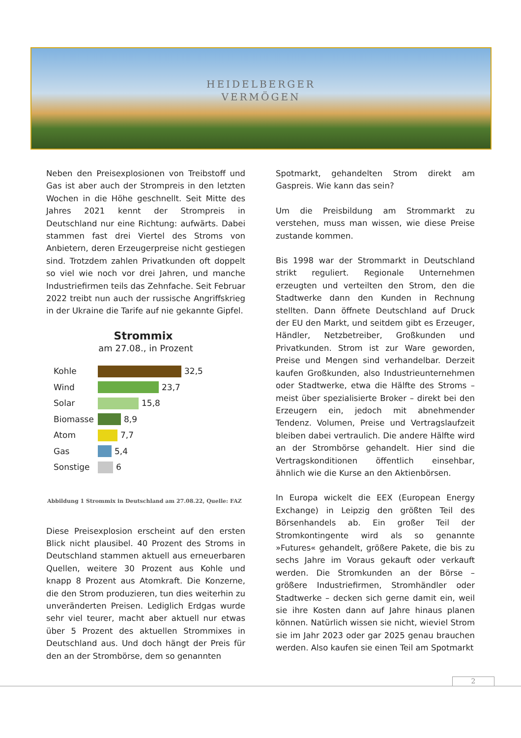HEIDELBERGER
VERMÖGEN
Neben den Preisexplosionen von Treibstoff und Gas ist aber auch der Strompreis in den letzten Wochen in die Höhe geschnellt. Seit Mitte des Jahres 2021 kennt der Strompreis in Deutschland nur eine Richtung: aufwärts. Dabei stammen fast drei Viertel des Stroms von Anbietern, deren Erzeugerpreise nicht gestiegen sind. Trotzdem zahlen Privatkunden oft doppelt so viel wie noch vor drei Jahren, und manche Industriefirmen teils das Zehnfache. Seit Februar 2022 treibt nun auch der russische Angriffskrieg in der Ukraine die Tarife auf nie gekannte Gipfel.
Strommix
am 27.08., in Prozent
Kohle 32,5
Wind 23,7
Solar 15,8
Biomasse 8,9
Atom 7,7
Gas 5,4
Sonstige 6
Abbildung 1 Strommix in Deutschland am 27.08.22, Quelle: FAZ
Diese Preisexplosion erscheint auf den ersten Blick nicht plausibel. 40 Prozent des Stroms in Deutschland stammen aktuell aus erneuerbaren Quellen, weitere 30 Prozent aus Kohle und knapp 8 Prozent aus Atomkraft. Die Konzerne, die den Strom produzieren, tun dies weiterhin zu unveränderten Preisen. Lediglich Erdgas wurde sehr viel teurer, macht aber aktuell nur etwas über 5 Prozent des aktuellen Strommixes in Deutschland aus. Und doch hängt der Preis für den an der Strombörse, dem so genannten
Spotmarkt, gehandelten Strom direkt am Gaspreis. Wie kann das sein?
Um die Preisbildung am Strommarkt zu verstehen, muss man wissen, wie diese Preise zustande kommen.
Bis 1998 war der Strommarkt in Deutschland strikt reguliert. Regionale Unternehmen erzeugten und verteilten den Strom, den die Stadtwerke dann den Kunden in Rechnung stellten. Dann öffnete Deutschland auf Druck der EU den Markt, und seitdem gibt es Erzeuger, Händler, Netzbetreiber, Großkunden und Privatkunden. Strom ist zur Ware geworden, Preise und Mengen sind verhandelbar. Derzeit kaufen Großkunden, also Industrieunternehmen oder Stadtwerke, etwa die Hälfte des Stroms – meist über spezialisierte Broker – direkt bei den Erzeugern ein, jedoch mit abnehmender Tendenz. Volumen, Preise und Vertragslaufzeit bleiben dabei vertraulich. Die andere Hälfte wird an der Strombörse gehandelt. Hier sind die Vertragskonditionen öffentlich einsehbar, ähnlich wie die Kurse an den Aktienbörsen.
In Europa wickelt die EEX (European Energy Exchange) in Leipzig den größten Teil des Börsenhandels ab. Ein großer Teil der Stromkontingente wird als so genannte »Futures« gehandelt, größere Pakete, die bis zu sechs Jahre im Voraus gekauft oder verkauft werden. Die Stromkunden an der Börse – größere Industriefirmen, Stromhändler oder Stadtwerke – decken sich gerne damit ein, weil sie ihre Kosten dann auf Jahre hinaus planen können. Natürlich wissen sie nicht, wieviel Strom sie im Jahr 2023 oder gar 2025 genau brauchen werden. Also kaufen sie einen Teil am Spotmarkt
2